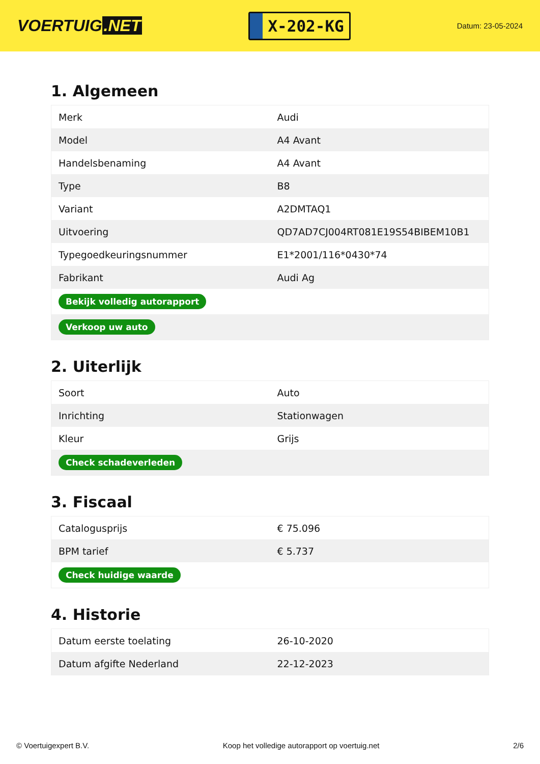VOERTUIG.NET
X-202-KG
Datum: 23-05-2024
1. Algemeen
| Merk | Audi |
| Model | A4 Avant |
| Handelsbenaming | A4 Avant |
| Type | B8 |
| Variant | A2DMTAQ1 |
| Uitvoering | QD7AD7CJ004RT081E19S54BIBEM10B1 |
| Typegoedkeuringsnummer | E1*2001/116*0430*74 |
| Fabrikant | Audi Ag |
| Bekijk volledig autorapport | |
| Verkoop uw auto | |
2. Uiterlijk
| Soort | Auto |
| Inrichting | Stationwagen |
| Kleur | Grijs |
| Check schadeverleden | |
3. Fiscaal
| Catalogusprijs | € 75.096 |
| BPM tarief | € 5.737 |
| Check huidige waarde | |
4. Historie
| Datum eerste toelating | 26-10-2020 |
| Datum afgifte Nederland | 22-12-2023 |
© Voertuigexpert B.V. Koop het volledige autorapport op voertuig.net 2/6